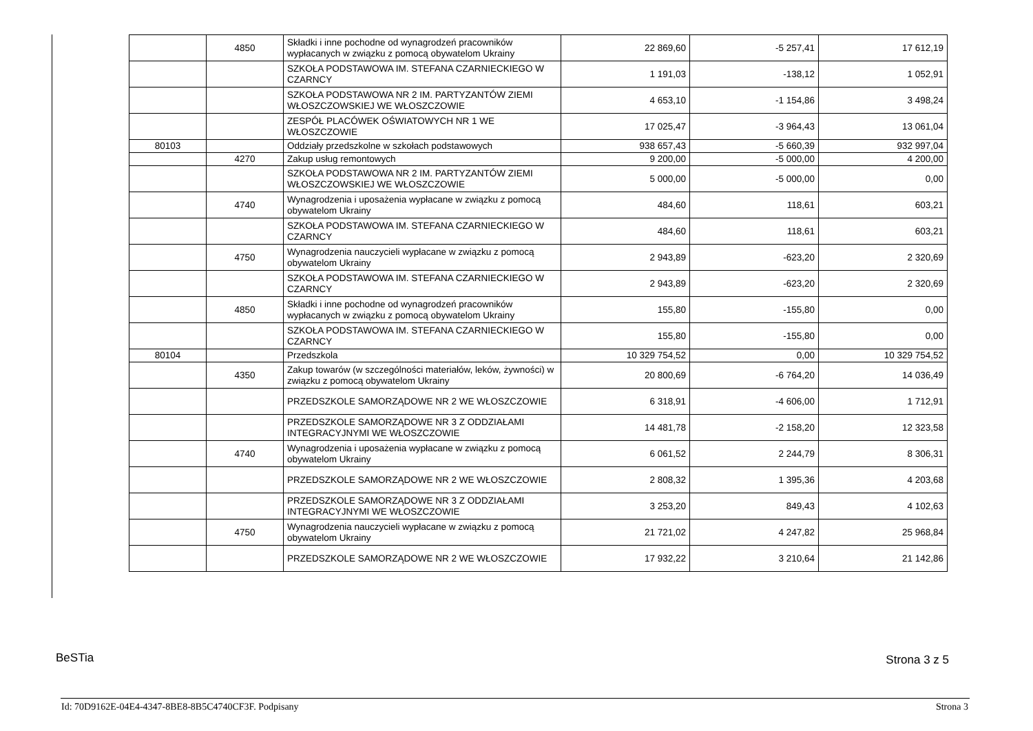| | 4850 | Składki i inne pochodne od wynagrodzeń pracowników wypłacanych w związku z pomocą obywatelom Ukrainy | 22 869,60 | -5 257,41 | 17 612,19 |
| | | SZKOŁA PODSTAWOWA IM. STEFANA CZARNIECKIEGO W CZARNCY | 1 191,03 | -138,12 | 1 052,91 |
| | | SZKOŁA PODSTAWOWA NR 2 IM. PARTYZANTÓW ZIEMI WŁOSZCZOWSKIEJ WE WŁOSZCZOWIE | 4 653,10 | -1 154,86 | 3 498,24 |
| | | ZESPÓŁ PLACÓWEK OŚWIATOWYCH NR 1 WE WŁOSZCZOWIE | 17 025,47 | -3 964,43 | 13 061,04 |
| 80103 | | Oddziały przedszkolne w szkołach podstawowych | 938 657,43 | -5 660,39 | 932 997,04 |
| | 4270 | Zakup usług remontowych | 9 200,00 | -5 000,00 | 4 200,00 |
| | | SZKOŁA PODSTAWOWA NR 2 IM. PARTYZANTÓW ZIEMI WŁOSZCZOWSKIEJ WE WŁOSZCZOWIE | 5 000,00 | -5 000,00 | 0,00 |
| | 4740 | Wynagrodzenia i uposażenia wypłacane w związku z pomocą obywatelom Ukrainy | 484,60 | 118,61 | 603,21 |
| | | SZKOŁA PODSTAWOWA IM. STEFANA CZARNIECKIEGO W CZARNCY | 484,60 | 118,61 | 603,21 |
| | 4750 | Wynagrodzenia nauczycieli wypłacane w związku z pomocą obywatelom Ukrainy | 2 943,89 | -623,20 | 2 320,69 |
| | | SZKOŁA PODSTAWOWA IM. STEFANA CZARNIECKIEGO W CZARNCY | 2 943,89 | -623,20 | 2 320,69 |
| | 4850 | Składki i inne pochodne od wynagrodzeń pracowników wypłacanych w związku z pomocą obywatelom Ukrainy | 155,80 | -155,80 | 0,00 |
| | | SZKOŁA PODSTAWOWA IM. STEFANA CZARNIECKIEGO W CZARNCY | 155,80 | -155,80 | 0,00 |
| 80104 | | Przedszkola | 10 329 754,52 | 0,00 | 10 329 754,52 |
| | 4350 | Zakup towarów (w szczególności materiałów, leków, żywności) w związku z pomocą obywatelom Ukrainy | 20 800,69 | -6 764,20 | 14 036,49 |
| | | PRZEDSZKOLE SAMORZĄDOWE NR 2 WE WŁOSZCZOWIE | 6 318,91 | -4 606,00 | 1 712,91 |
| | | PRZEDSZKOLE SAMORZĄDOWE NR 3 Z ODDZIAŁAMI INTEGRACYJNYMI WE WŁOSZCZOWIE | 14 481,78 | -2 158,20 | 12 323,58 |
| | 4740 | Wynagrodzenia i uposażenia wypłacane w związku z pomocą obywatelom Ukrainy | 6 061,52 | 2 244,79 | 8 306,31 |
| | | PRZEDSZKOLE SAMORZĄDOWE NR 2 WE WŁOSZCZOWIE | 2 808,32 | 1 395,36 | 4 203,68 |
| | | PRZEDSZKOLE SAMORZĄDOWE NR 3 Z ODDZIAŁAMI INTEGRACYJNYMI WE WŁOSZCZOWIE | 3 253,20 | 849,43 | 4 102,63 |
| | 4750 | Wynagrodzenia nauczycieli wypłacane w związku z pomocą obywatelom Ukrainy | 21 721,02 | 4 247,82 | 25 968,84 |
| | | PRZEDSZKOLE SAMORZĄDOWE NR 2 WE WŁOSZCZOWIE | 17 932,22 | 3 210,64 | 21 142,86 |
BeSTia Strona 3 z 5
Id: 70D9162E-04E4-4347-8BE8-8B5C4740CF3F. Podpisany
Strona 3